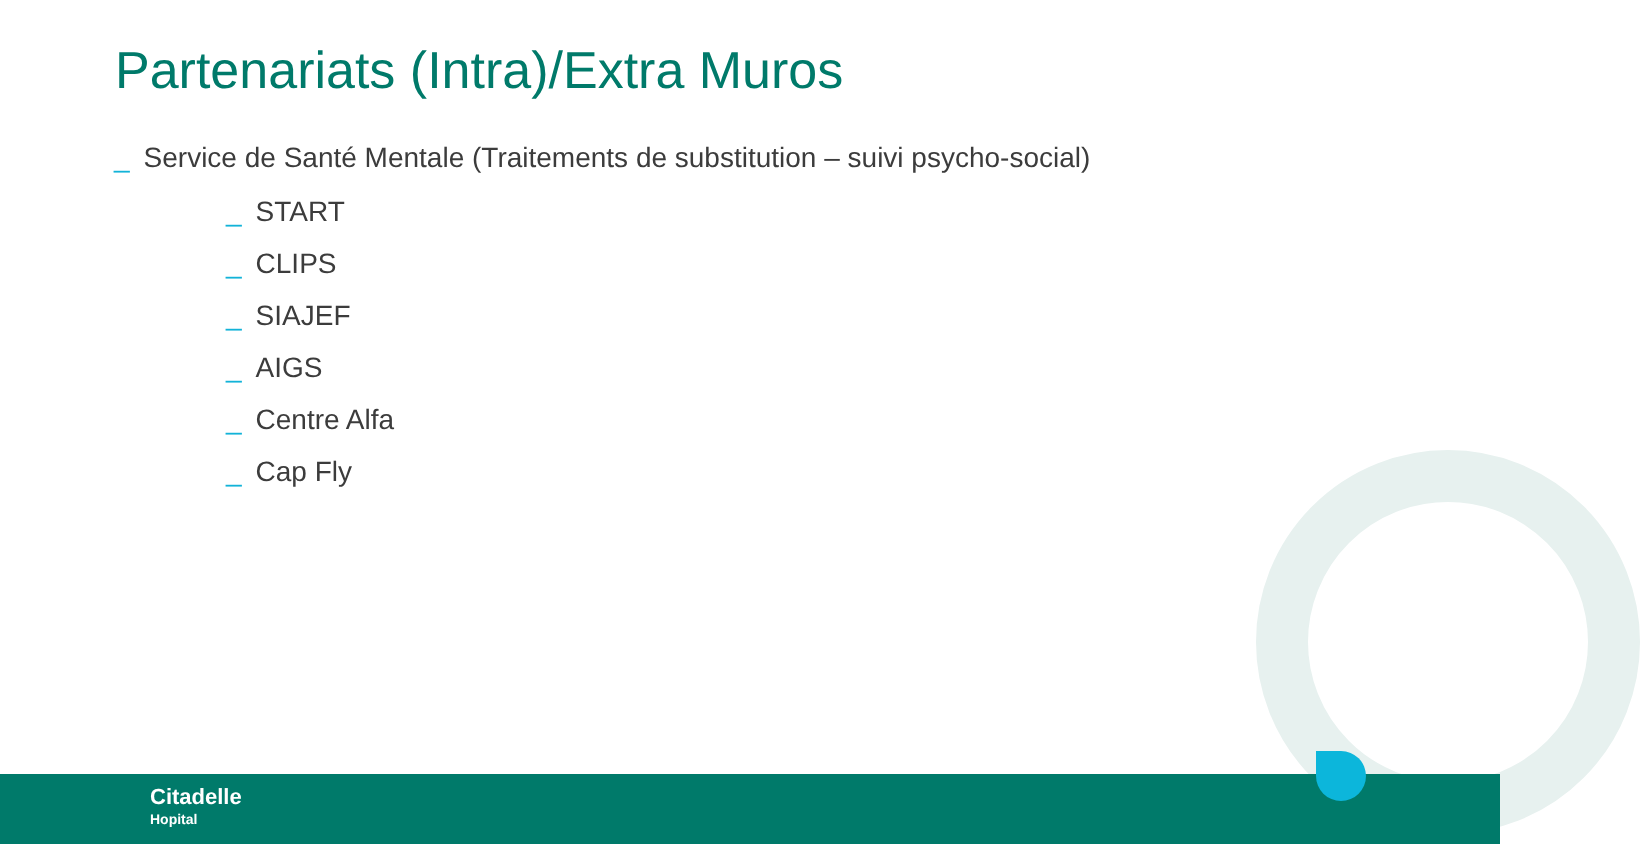Partenariats (Intra)/Extra Muros
_ Service de Santé Mentale (Traitements de substitution – suivi psycho-social)
_ START
_ CLIPS
_ SIAJEF
_ AIGS
_ Centre Alfa
_ Cap Fly
Citadelle
Hopital